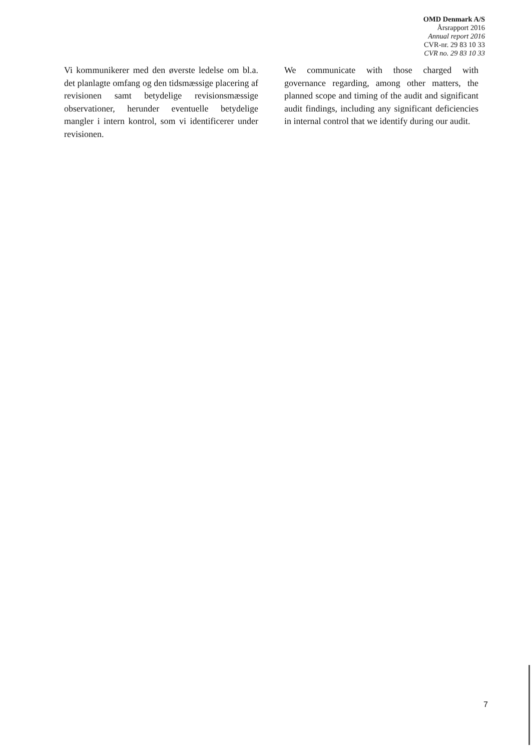OMD Denmark A/S
Årsrapport 2016
Annual report 2016
CVR-nr. 29 83 10 33
CVR no. 29 83 10 33
Vi kommunikerer med den øverste ledelse om bl.a. det planlagte omfang og den tidsmæssige placering af revisionen samt betydelige revisionsmæssige observationer, herunder eventuelle betydelige mangler i intern kontrol, som vi identificerer under revisionen.
We communicate with those charged with governance regarding, among other matters, the planned scope and timing of the audit and significant audit findings, including any significant deficiencies in internal control that we identify during our audit.
7